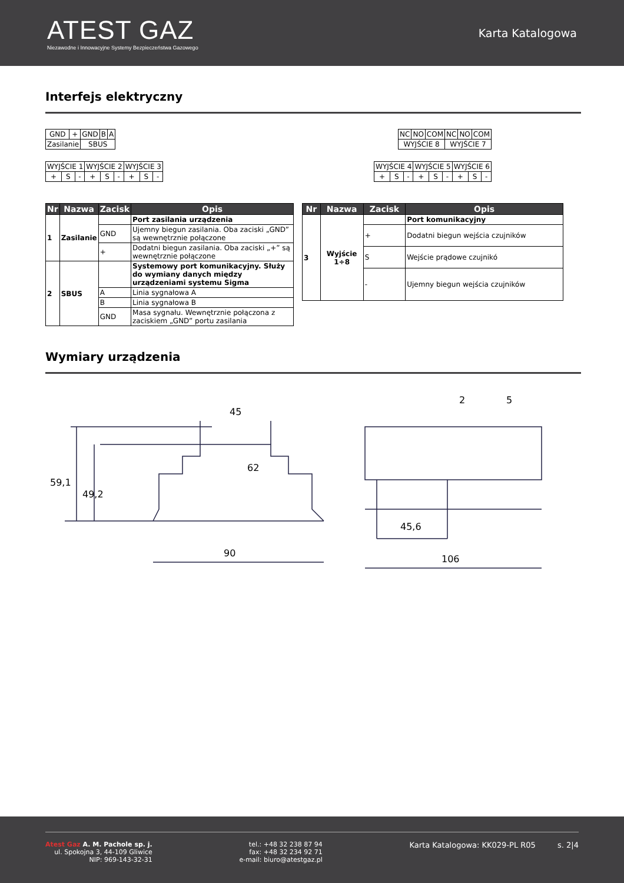ATEST GAZ
Niezawodne i Innowacyjne Systemy Bezpieczeństwa Gazowego
Karta Katalogowa
Interfejs elektryczny
| GND | + | GND | B | A |
| Zasilanie | | SBUS | | |
| NC | NO | COM | NC | NO | COM |
| WYJŚCIE 8 | | | WYJŚCIE 7 | | |
| WYJŚCIE 1 | | | WYJŚCIE 2 | | | WYJŚCIE 3 | | |
| + | S | - | + | S | - | + | S | - |
| WYJŚCIE 4 | | | WYJŚCIE 5 | | | WYJŚCIE 6 | | |
| + | S | - | + | S | - | + | S | - |
| Nr | Nazwa | Zacisk | Opis |
| --- | --- | --- | --- |
| 1 | Zasilanie | | Port zasilania urządzenia |
| | | GND | Ujemny biegun zasilania. Oba zaciski „GND” są wewnętrznie połączone |
| | | + | Dodatni biegun zasilania. Oba zaciski „+” są wewnętrznie połączone |
| 2 | SBUS | | Systemowy port komunikacyjny. Służy do wymiany danych między urządzeniami systemu Sigma |
| | | A | Linia sygnałowa A |
| | | B | Linia sygnałowa B |
| | | GND | Masa sygnału. Wewnętrznie połączona z zaciskiem „GND” portu zasilania |
| Nr | Nazwa | Zacisk | Opis |
| --- | --- | --- | --- |
| 3 | Wyjście 1÷8 | | Port komunikacyjny |
| | | + | Dodatni biegun wejścia czujników |
| | | S | Wejście prądowe czujnikó |
| | | - | Ujemny biegun wejścia czujników |
Wymiary urządzenia
45
62
59,1
49,2
90
2
5
45,6
106
Atest Gaz A. M. Pachole sp. j.
ul. Spokojna 3, 44-109 Gliwice
NIP: 969-143-32-31
tel.: +48 32 238 87 94
fax: +48 32 234 92 71
e-mail: biuro@atestgaz.pl
Karta Katalogowa: KK029-PL R05 s. 2|4